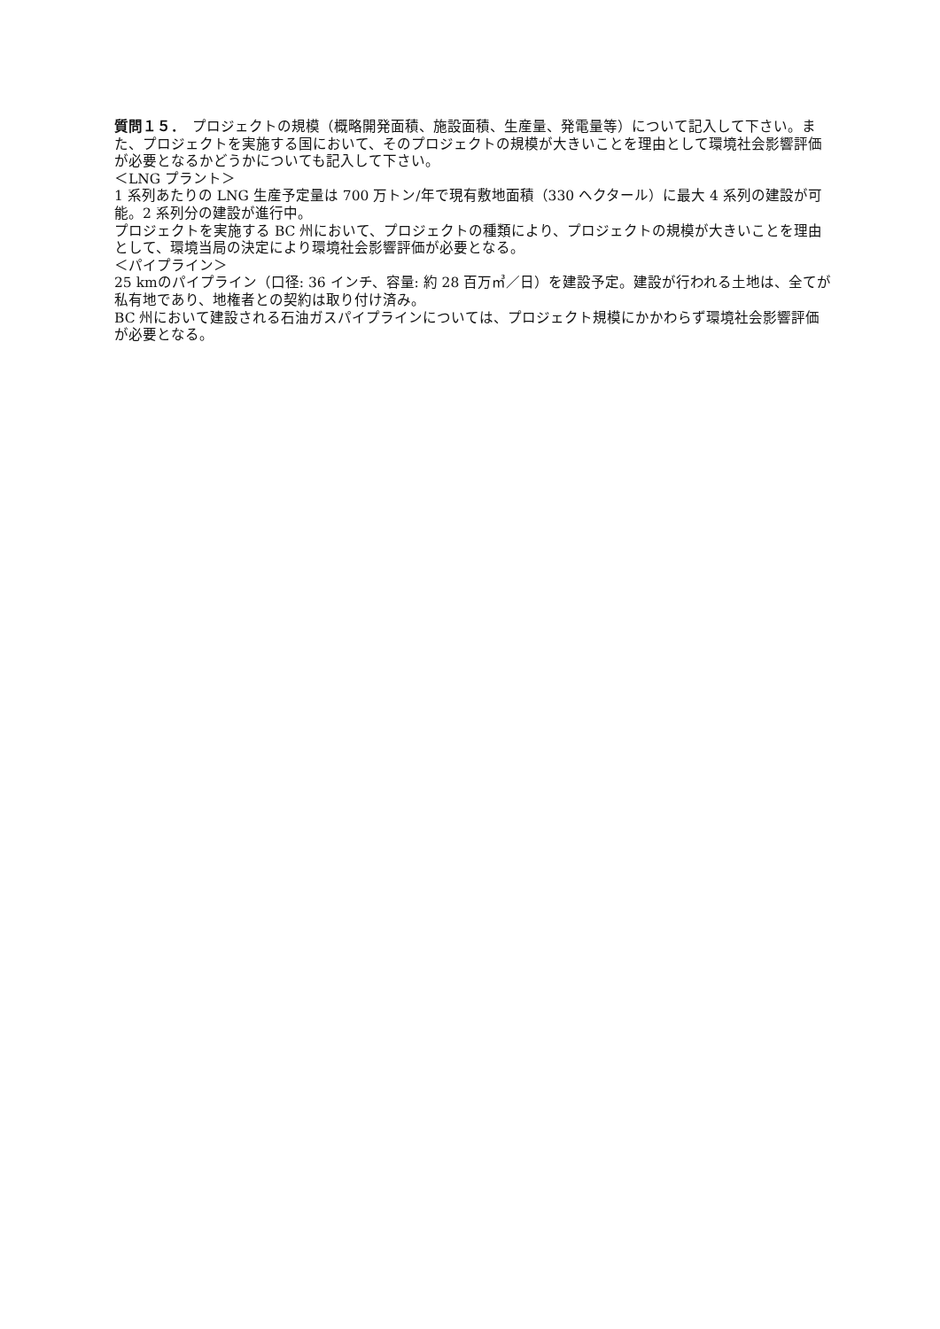質問１５．　プロジェクトの規模（概略開発面積、施設面積、生産量、発電量等）について記入して下さい。また、プロジェクトを実施する国において、そのプロジェクトの規模が大きいことを理由として環境社会影響評価が必要となるかどうかについても記入して下さい。
＜LNG プラント＞
1 系列あたりの LNG 生産予定量は 700 万トン/年で現有敷地面積（330 ヘクタール）に最大 4 系列の建設が可能。2 系列分の建設が進行中。
プロジェクトを実施する BC 州において、プロジェクトの種類により、プロジェクトの規模が大きいことを理由として、環境当局の決定により環境社会影響評価が必要となる。
＜パイプライン＞
25 kmのパイプライン（口径: 36 インチ、容量: 約 28 百万㎥／日）を建設予定。建設が行われる土地は、全てが私有地であり、地権者との契約は取り付け済み。
BC 州において建設される石油ガスパイプラインについては、プロジェクト規模にかかわらず環境社会影響評価が必要となる。